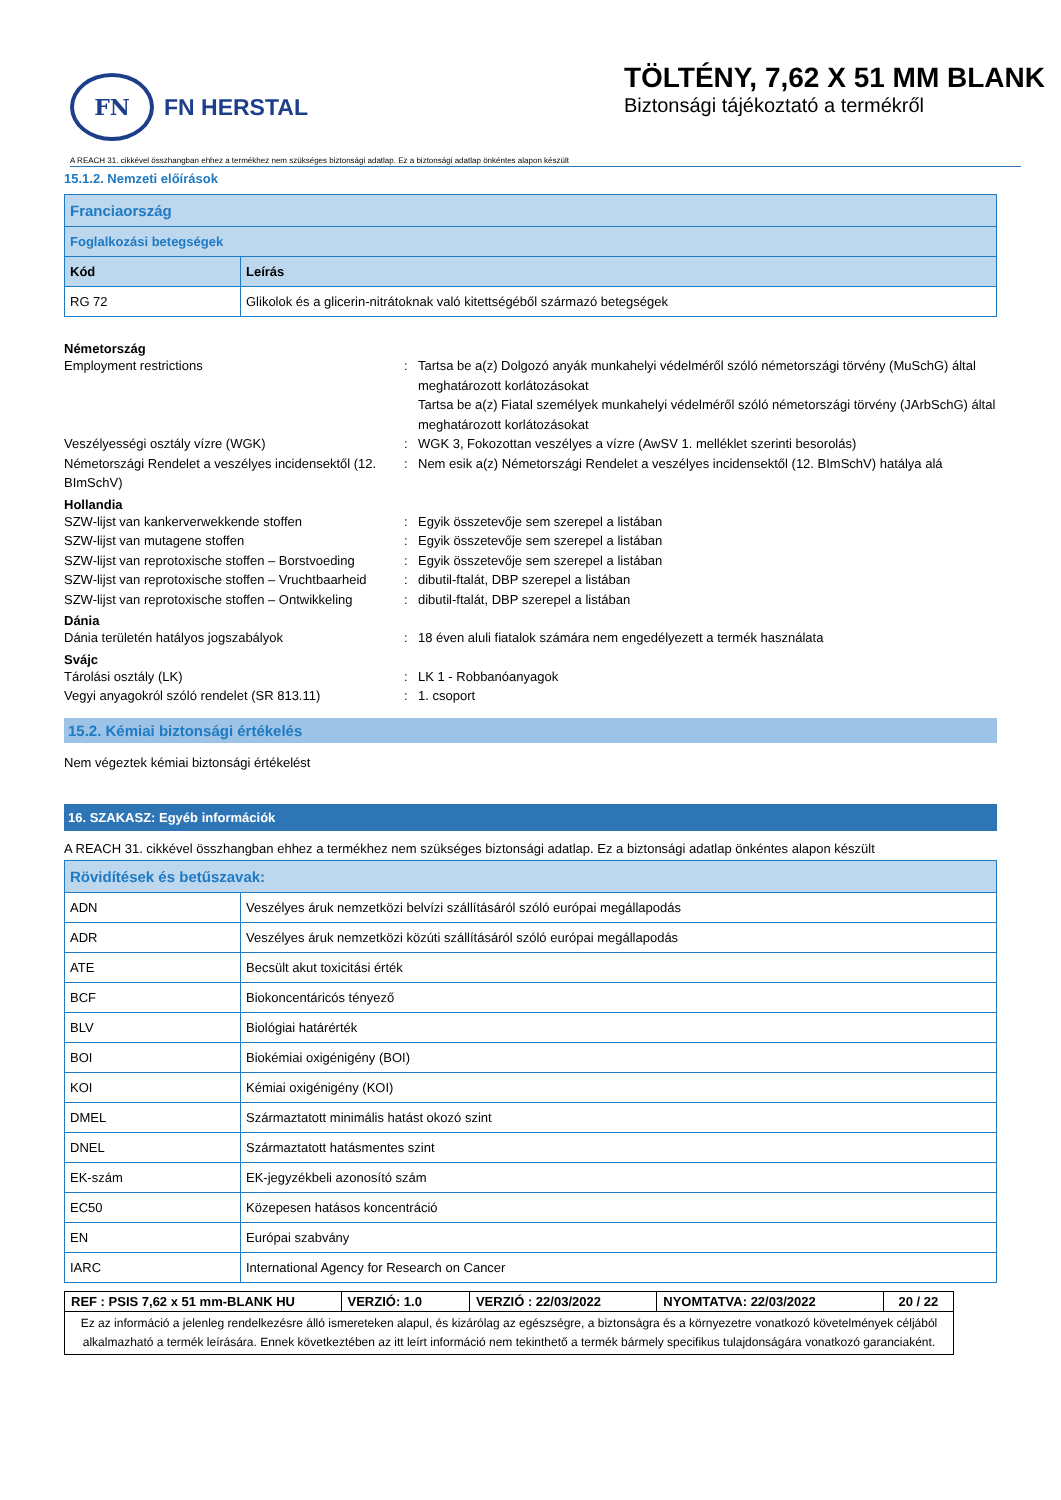FN
FN HERSTAL
TÖLTÉNY, 7,62 X 51 MM BLANK
Biztonsági tájékoztató a termékről
A REACH 31. cikkével összhangban ehhez a termékhez nem szükséges biztonsági adatlap. Ez a biztonsági adatlap önkéntes alapon készült
15.1.2. Nemzeti előírások
| Franciaország | |
| --- | --- |
| Foglalkozási betegségek | |
| Kód | Leírás |
| RG 72 | Glikolok és a glicerin-nitrátoknak való kitettségéből származó betegségek |
Németország
Employment restrictions: Tartsa be a(z) Dolgozó anyák munkahelyi védelméről szóló németországi törvény (MuSchG) által meghatározott korlátozásokat
Tartsa be a(z) Fiatal személyek munkahelyi védelméről szóló németországi törvény (JArbSchG) által meghatározott korlátozásokat Veszélyességi osztály vízre (WGK): WGK 3, Fokozottan veszélyes a vízre (AwSV 1. melléklet szerinti besorolás) Németországi Rendelet a veszélyes incidensektől (12. BImSchV): Nem esik a(z) Németországi Rendelet a veszélyes incidensektől (12. BImSchV) hatálya alá
Hollandia
SZW-lijst van kankerverwekkende stoffen: Egyik összetevője sem szerepel a listában SZW-lijst van mutagene stoffen: Egyik összetevője sem szerepel a listában SZW-lijst van reprotoxische stoffen – Borstvoeding: Egyik összetevője sem szerepel a listában SZW-lijst van reprotoxische stoffen – Vruchtbaarheid: dibutil-ftalát, DBP szerepel a listában SZW-lijst van reprotoxische stoffen – Ontwikkeling: dibutil-ftalát, DBP szerepel a listában
Dánia
Dánia területén hatályos jogszabályok: 18 éven aluli fiatalok számára nem engedélyezett a termék használata
Svájc
Tárolási osztály (LK): LK 1 - Robbanóanyagok Vegyi anyagokról szóló rendelet (SR 813.11): 1. csoport
15.2. Kémiai biztonsági értékelés
Nem végeztek kémiai biztonsági értékelést
16. SZAKASZ: Egyéb információk
A REACH 31. cikkével összhangban ehhez a termékhez nem szükséges biztonsági adatlap. Ez a biztonsági adatlap önkéntes alapon készült
| Rövidítések és betűszavak: | |
| --- | --- |
| ADN | Veszélyes áruk nemzetközi belvízi szállításáról szóló európai megállapodás |
| ADR | Veszélyes áruk nemzetközi közúti szállításáról szóló európai megállapodás |
| ATE | Becsült akut toxicitási érték |
| BCF | Biokoncentáricós tényező |
| BLV | Biológiai határérték |
| BOI | Biokémiai oxigénigény (BOI) |
| KOI | Kémiai oxigénigény (KOI) |
| DMEL | Származtatott minimális hatást okozó szint |
| DNEL | Származtatott hatásmentes szint |
| EK-szám | EK-jegyzékbeli azonosító szám |
| EC50 | Közepesen hatásos koncentráció |
| EN | Európai szabvány |
| IARC | International Agency for Research on Cancer |
| REF : PSIS 7,62 x 51 mm-BLANK HU | VERZIÓ: 1.0 | VERZIÓ : 22/03/2022 | NYOMTATVA: 22/03/2022 | 20 / 22 |
| Ez az információ a jelenleg rendelkezésre álló ismereteken alapul, és kizárólag az egészségre, a biztonságra és a környezetre vonatkozó követelmények céljából alkalmazható a termék leírására. Ennek következtében az itt leírt információ nem tekinthető a termék bármely specifikus tulajdonságára vonatkozó garanciaként. | | | | |